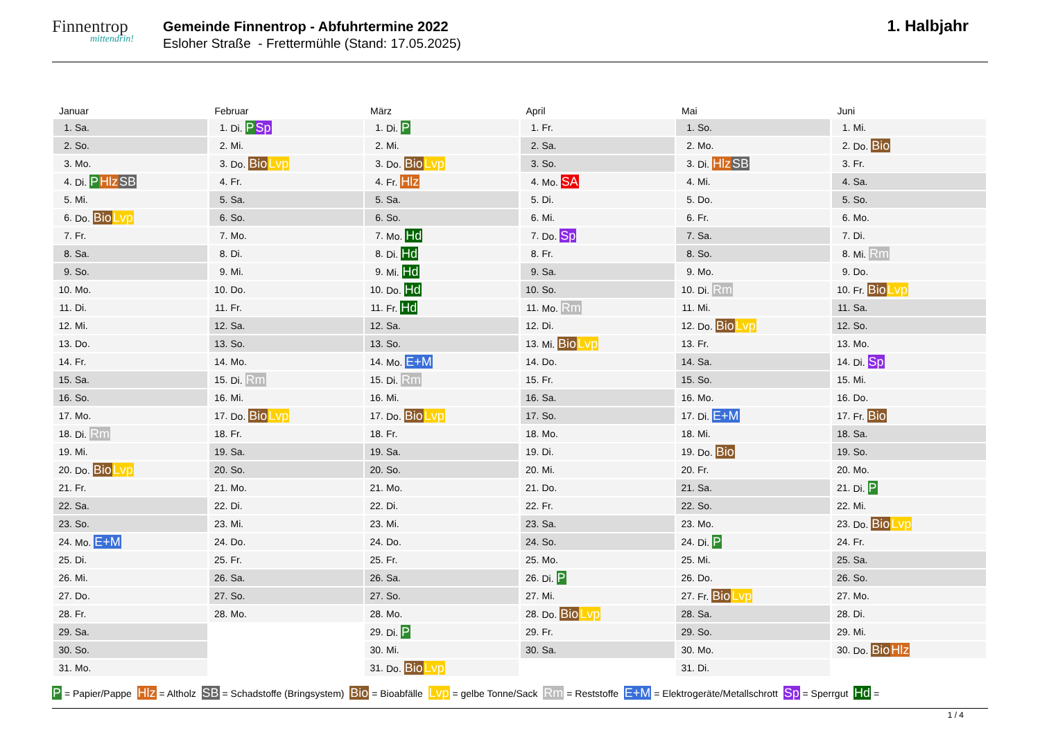Finnentrop
mittendrin!
Gemeinde Finnentrop - Abfuhrtermine 2022
Esloher Straße - Frettermühle (Stand: 17.05.2025)
1. Halbjahr
Januar
| 1. | Sa. |
| 2. | So. |
| 3. | Mo. |
| 4. | Di. P Hlz SB |
| 5. | Mi. |
| 6. | Do. Bio Lvp |
| 7. | Fr. |
| 8. | Sa. |
| 9. | So. |
| 10. | Mo. |
| 11. | Di. |
| 12. | Mi. |
| 13. | Do. |
| 14. | Fr. |
| 15. | Sa. |
| 16. | So. |
| 17. | Mo. |
| 18. | Di. Rm |
| 19. | Mi. |
| 20. | Do. Bio Lvp |
| 21. | Fr. |
| 22. | Sa. |
| 23. | So. |
| 24. | Mo. E+M |
| 25. | Di. |
| 26. | Mi. |
| 27. | Do. |
| 28. | Fr. |
| 29. | Sa. |
| 30. | So. |
| 31. | Mo. |
Februar
| 1. | Di. P Sp |
| 2. | Mi. |
| 3. | Do. Bio Lvp |
| 4. | Fr. |
| 5. | Sa. |
| 6. | So. |
| 7. | Mo. |
| 8. | Di. |
| 9. | Mi. |
| 10. | Do. |
| 11. | Fr. |
| 12. | Sa. |
| 13. | So. |
| 14. | Mo. |
| 15. | Di. Rm |
| 16. | Mi. |
| 17. | Do. Bio Lvp |
| 18. | Fr. |
| 19. | Sa. |
| 20. | So. |
| 21. | Mo. |
| 22. | Di. |
| 23. | Mi. |
| 24. | Do. |
| 25. | Fr. |
| 26. | Sa. |
| 27. | So. |
| 28. | Mo. |
März
| 1. | Di. P |
| 2. | Mi. |
| 3. | Do. Bio Lvp |
| 4. | Fr. Hlz |
| 5. | Sa. |
| 6. | So. |
| 7. | Mo. Hd |
| 8. | Di. Hd |
| 9. | Mi. Hd |
| 10. | Do. Hd |
| 11. | Fr. Hd |
| 12. | Sa. |
| 13. | So. |
| 14. | Mo. E+M |
| 15. | Di. Rm |
| 16. | Mi. |
| 17. | Do. Bio Lvp |
| 18. | Fr. |
| 19. | Sa. |
| 20. | So. |
| 21. | Mo. |
| 22. | Di. |
| 23. | Mi. |
| 24. | Do. |
| 25. | Fr. |
| 26. | Sa. |
| 27. | So. |
| 28. | Mo. |
| 29. | Di. P |
| 30. | Mi. |
| 31. | Do. Bio Lvp |
April
| 1. | Fr. |
| 2. | Sa. |
| 3. | So. |
| 4. | Mo. SA |
| 5. | Di. |
| 6. | Mi. |
| 7. | Do. Sp |
| 8. | Fr. |
| 9. | Sa. |
| 10. | So. |
| 11. | Mo. Rm |
| 12. | Di. |
| 13. | Mi. Bio Lvp |
| 14. | Do. |
| 15. | Fr. |
| 16. | Sa. |
| 17. | So. |
| 18. | Mo. |
| 19. | Di. |
| 20. | Mi. |
| 21. | Do. |
| 22. | Fr. |
| 23. | Sa. |
| 24. | So. |
| 25. | Mo. |
| 26. | Di. P |
| 27. | Mi. |
| 28. | Do. Bio Lvp |
| 29. | Fr. |
| 30. | Sa. |
Mai
| 1. | So. |
| 2. | Mo. |
| 3. | Di. Hlz SB |
| 4. | Mi. |
| 5. | Do. |
| 6. | Fr. |
| 7. | Sa. |
| 8. | So. |
| 9. | Mo. |
| 10. | Di. Rm |
| 11. | Mi. |
| 12. | Do. Bio Lvp |
| 13. | Fr. |
| 14. | Sa. |
| 15. | So. |
| 16. | Mo. |
| 17. | Di. E+M |
| 18. | Mi. |
| 19. | Do. Bio |
| 20. | Fr. |
| 21. | Sa. |
| 22. | So. |
| 23. | Mo. |
| 24. | Di. P |
| 25. | Mi. |
| 26. | Do. |
| 27. | Fr. Bio Lvp |
| 28. | Sa. |
| 29. | So. |
| 30. | Mo. |
| 31. | Di. |
Juni
| 1. | Mi. |
| 2. | Do. Bio |
| 3. | Fr. |
| 4. | Sa. |
| 5. | So. |
| 6. | Mo. |
| 7. | Di. |
| 8. | Mi. Rm |
| 9. | Do. |
| 10. | Fr. Bio Lvp |
| 11. | Sa. |
| 12. | So. |
| 13. | Mo. |
| 14. | Di. Sp |
| 15. | Mi. |
| 16. | Do. |
| 17. | Fr. Bio |
| 18. | Sa. |
| 19. | So. |
| 20. | Mo. |
| 21. | Di. P |
| 22. | Mi. |
| 23. | Do. Bio Lvp |
| 24. | Fr. |
| 25. | Sa. |
| 26. | So. |
| 27. | Mo. |
| 28. | Di. |
| 29. | Mi. |
| 30. | Do. Bio Hlz |
P = Papier/Pappe Hlz = Altholz SB = Schadstoffe (Bringsystem) Bio = Bioabfälle Lvp = gelbe Tonne/Sack Rm = Reststoffe E+M = Elektrogeräte/Metallschrott Sp = Sperrgut Hd =
1 / 4